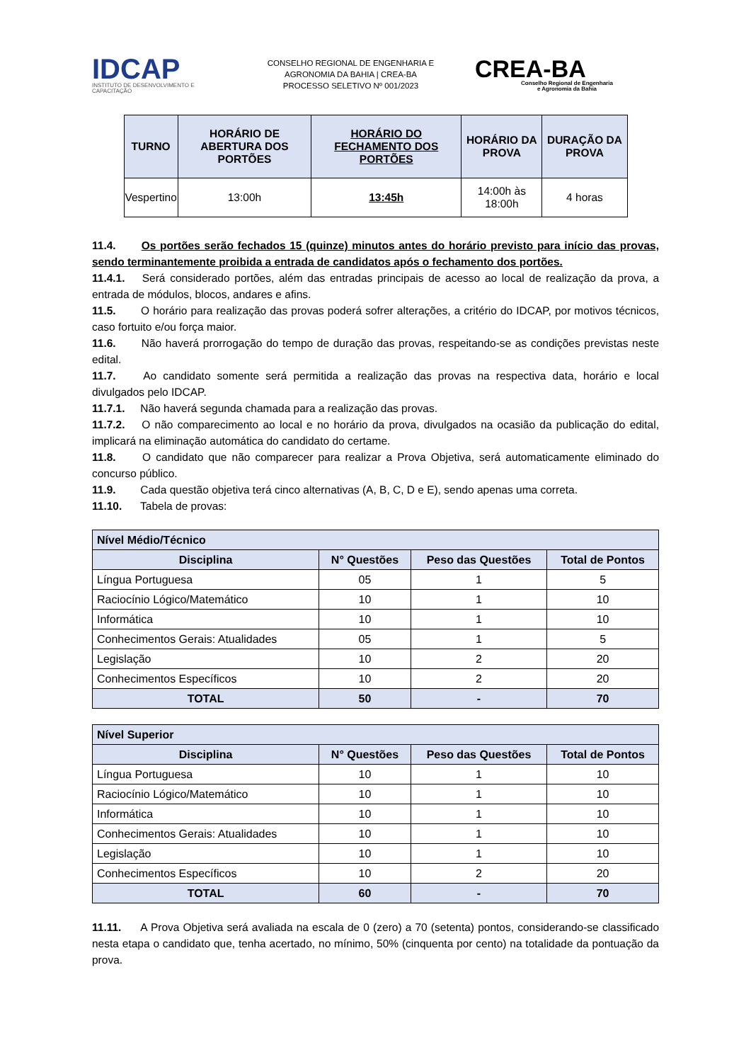IDCAP
INSTITUTO DE DESENVOLVIMENTO E CAPACITAÇÃO
CONSELHO REGIONAL DE ENGENHARIA E
AGRONOMIA DA BAHIA | CREA-BA
PROCESSO SELETIVO Nº 001/2023
CREA-BA
Conselho Regional de Engenharia
e Agronomia da Bahia
| TURNO | HORÁRIO DE ABERTURA DOS PORTÕES | HORÁRIO DO FECHAMENTO DOS PORTÕES | HORÁRIO DA PROVA | DURAÇÃO DA PROVA |
| --- | --- | --- | --- | --- |
| Vespertino | 13:00h | 13:45h | 14:00h às 18:00h | 4 horas |
11.4. Os portões serão fechados 15 (quinze) minutos antes do horário previsto para início das provas, sendo terminantemente proibida a entrada de candidatos após o fechamento dos portões.
11.4.1. Será considerado portões, além das entradas principais de acesso ao local de realização da prova, a entrada de módulos, blocos, andares e afins.
11.5. O horário para realização das provas poderá sofrer alterações, a critério do IDCAP, por motivos técnicos, caso fortuito e/ou força maior.
11.6. Não haverá prorrogação do tempo de duração das provas, respeitando-se as condições previstas neste edital.
11.7. Ao candidato somente será permitida a realização das provas na respectiva data, horário e local divulgados pelo IDCAP.
11.7.1. Não haverá segunda chamada para a realização das provas.
11.7.2. O não comparecimento ao local e no horário da prova, divulgados na ocasião da publicação do edital, implicará na eliminação automática do candidato do certame.
11.8. O candidato que não comparecer para realizar a Prova Objetiva, será automaticamente eliminado do concurso público.
11.9. Cada questão objetiva terá cinco alternativas (A, B, C, D e E), sendo apenas uma correta.
11.10. Tabela de provas:
| Nível Médio/Técnico | | | |
| Disciplina | N° Questões | Peso das Questões | Total de Pontos |
| Língua Portuguesa | 05 | 1 | 5 |
| Raciocínio Lógico/Matemático | 10 | 1 | 10 |
| Informática | 10 | 1 | 10 |
| Conhecimentos Gerais: Atualidades | 05 | 1 | 5 |
| Legislação | 10 | 2 | 20 |
| Conhecimentos Específicos | 10 | 2 | 20 |
| TOTAL | 50 | - | 70 |
| Nível Superior | | | |
| Disciplina | N° Questões | Peso das Questões | Total de Pontos |
| Língua Portuguesa | 10 | 1 | 10 |
| Raciocínio Lógico/Matemático | 10 | 1 | 10 |
| Informática | 10 | 1 | 10 |
| Conhecimentos Gerais: Atualidades | 10 | 1 | 10 |
| Legislação | 10 | 1 | 10 |
| Conhecimentos Específicos | 10 | 2 | 20 |
| TOTAL | 60 | - | 70 |
11.11. A Prova Objetiva será avaliada na escala de 0 (zero) a 70 (setenta) pontos, considerando-se classificado nesta etapa o candidato que, tenha acertado, no mínimo, 50% (cinquenta por cento) na totalidade da pontuação da prova.